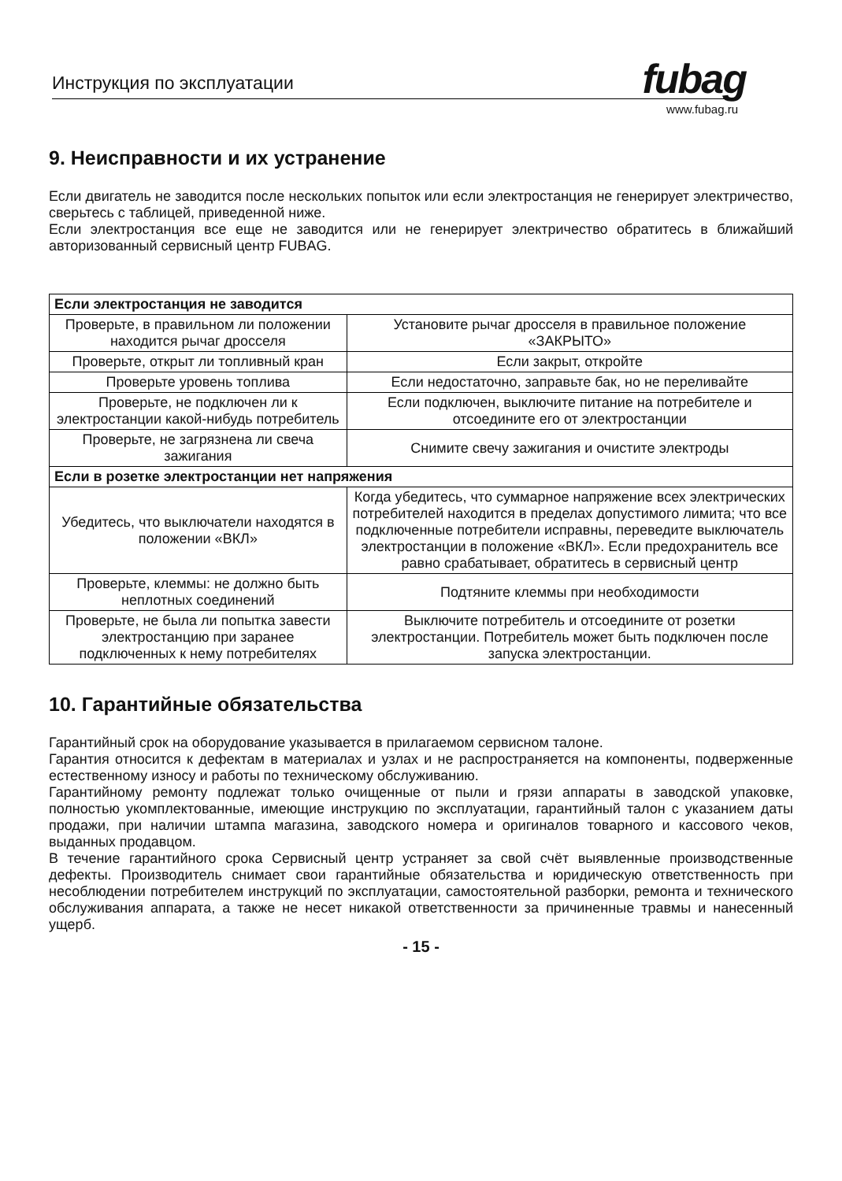Инструкция по эксплуатации fubag
www.fubag.ru
9. Неисправности и их устранение
Если двигатель не заводится после нескольких попыток или если электростанция не генерирует электричество, сверьтесь с таблицей, приведенной ниже.
Если электростанция все еще не заводится или не генерирует электричество обратитесь в ближайший авторизованный сервисный центр FUBAG.
| Если электростанция не заводится | |
| --- | --- |
| Проверьте, в правильном ли положении находится рычаг дросселя | Установите рычаг дросселя в правильное положение «ЗАКРЫТО» |
| Проверьте, открыт ли топливный кран | Если закрыт, откройте |
| Проверьте уровень топлива | Если недостаточно, заправьте бак, но не переливайте |
| Проверьте, не подключен ли к электростанции какой-нибудь потребитель | Если подключен, выключите питание на потребителе и отсоедините его от электростанции |
| Проверьте, не загрязнена ли свеча зажигания | Снимите свечу зажигания и очистите электроды |
| Если в розетке электростанции нет напряжения | |
| Убедитесь, что выключатели находятся в положении «ВКЛ» | Когда убедитесь, что суммарное напряжение всех электрических потребителей находится в пределах допустимого лимита; что все подключенные потребители исправны, переведите выключатель электростанции в положение «ВКЛ». Если предохранитель все равно срабатывает, обратитесь в сервисный центр |
| Проверьте, клеммы: не должно быть неплотных соединений | Подтяните клеммы при необходимости |
| Проверьте, не была ли попытка завести электростанцию при заранее подключенных к нему потребителях | Выключите потребитель и отсоедините от розетки электростанции. Потребитель может быть подключен после запуска электростанции. |
10. Гарантийные обязательства
Гарантийный срок на оборудование указывается в прилагаемом сервисном талоне.
Гарантия относится к дефектам в материалах и узлах и не распространяется на компоненты, подверженные естественному износу и работы по техническому обслуживанию.
Гарантийному ремонту подлежат только очищенные от пыли и грязи аппараты в заводской упаковке, полностью укомплектованные, имеющие инструкцию по эксплуатации, гарантийный талон с указанием даты продажи, при наличии штампа магазина, заводского номера и оригиналов товарного и кассового чеков, выданных продавцом.
В течение гарантийного срока Сервисный центр устраняет за свой счёт выявленные производственные дефекты. Производитель снимает свои гарантийные обязательства и юридическую ответственность при несоблюдении потребителем инструкций по эксплуатации, самостоятельной разборки, ремонта и технического обслуживания аппарата, а также не несет никакой ответственности за причиненные травмы и нанесенный ущерб.
- 15 -